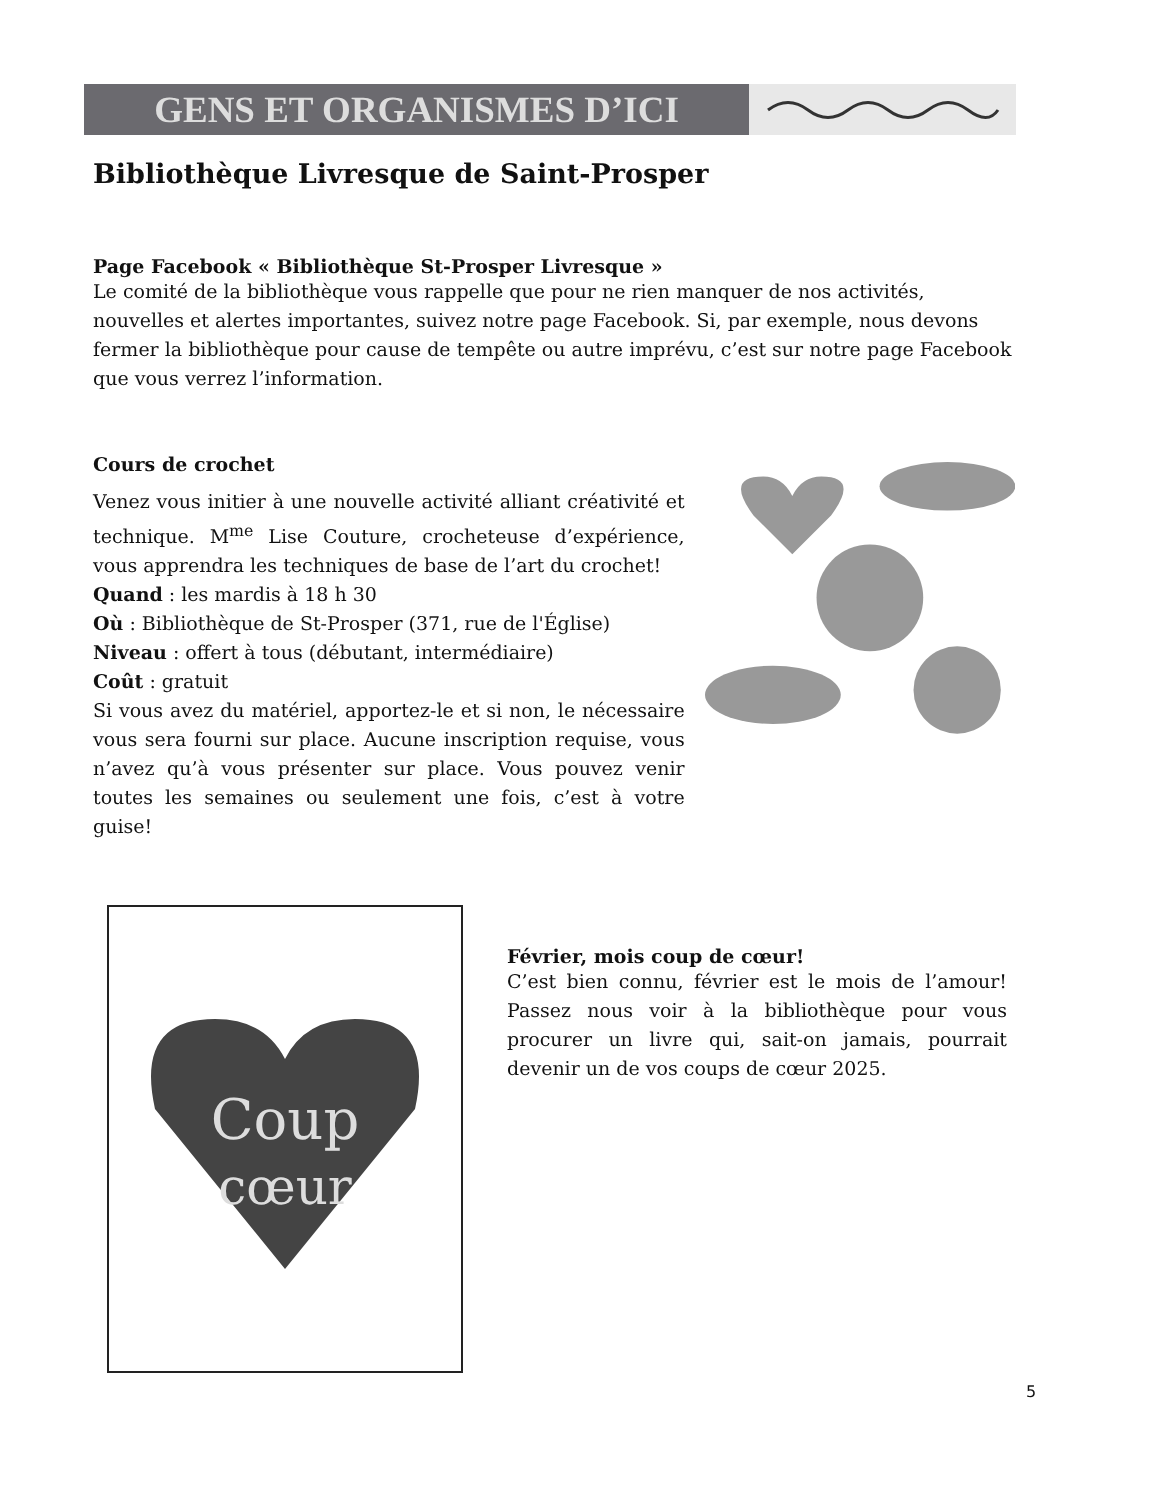GENS ET ORGANISMES D’ICI
Bibliothèque Livresque de Saint-Prosper
Page Facebook « Bibliothèque St-Prosper Livresque »
Le comité de la bibliothèque vous rappelle que pour ne rien manquer de nos activités, nouvelles et alertes importantes, suivez notre page Facebook. Si, par exemple, nous devons fermer la bibliothèque pour cause de tempête ou autre imprévu, c’est sur notre page Facebook que vous verrez l’information.
Cours de crochet
Venez vous initier à une nouvelle activité alliant créativité et technique. M<sup>me</sup> Lise Couture, crocheteuse d’expérience, vous apprendra les techniques de base de l’art du crochet!
Quand : les mardis à 18 h 30
Où : Bibliothèque de St-Prosper (371, rue de l'Église)
Niveau : offert à tous (débutant, intermédiaire)
Coût : gratuit
Si vous avez du matériel, apportez-le et si non, le nécessaire vous sera fourni sur place. Aucune inscription requise, vous n’avez qu’à vous présenter sur place. Vous pouvez venir toutes les semaines ou seulement une fois, c’est à votre guise!
Coup
cœur
Février, mois coup de cœur!
C’est bien connu, février est le mois de l’amour! Passez nous voir à la bibliothèque pour vous procurer un livre qui, sait-on jamais, pourrait devenir un de vos coups de cœur 2025.
5